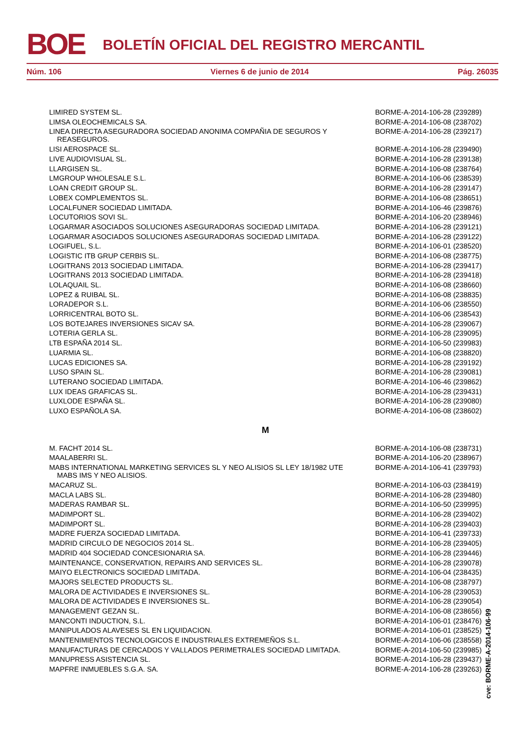BOE
BOLETÍN OFICIAL DEL REGISTRO MERCANTIL
Núm. 106 Viernes 6 de junio de 2014 Pág. 26035
| LIMIRED SYSTEM SL. | BORME-A-2014-106-28 (239289) |
| LIMSA OLEOCHEMICALS SA. | BORME-A-2014-106-08 (238702) |
| LINEA DIRECTA ASEGURADORA SOCIEDAD ANONIMA COMPAÑIA DE SEGUROS Y REASEGUROS. | BORME-A-2014-106-28 (239217) |
| LISI AEROSPACE SL. | BORME-A-2014-106-28 (239490) |
| LIVE AUDIOVISUAL SL. | BORME-A-2014-106-28 (239138) |
| LLARGISEN SL. | BORME-A-2014-106-08 (238764) |
| LMGROUP WHOLESALE S.L. | BORME-A-2014-106-06 (238539) |
| LOAN CREDIT GROUP SL. | BORME-A-2014-106-28 (239147) |
| LOBEX COMPLEMENTOS SL. | BORME-A-2014-106-08 (238651) |
| LOCALFUNER SOCIEDAD LIMITADA. | BORME-A-2014-106-46 (239876) |
| LOCUTORIOS SOVI SL. | BORME-A-2014-106-20 (238946) |
| LOGARMAR ASOCIADOS SOLUCIONES ASEGURADORAS SOCIEDAD LIMITADA. | BORME-A-2014-106-28 (239121) |
| LOGARMAR ASOCIADOS SOLUCIONES ASEGURADORAS SOCIEDAD LIMITADA. | BORME-A-2014-106-28 (239122) |
| LOGIFUEL, S.L. | BORME-A-2014-106-01 (238520) |
| LOGISTIC ITB GRUP CERBIS SL. | BORME-A-2014-106-08 (238775) |
| LOGITRANS 2013 SOCIEDAD LIMITADA. | BORME-A-2014-106-28 (239417) |
| LOGITRANS 2013 SOCIEDAD LIMITADA. | BORME-A-2014-106-28 (239418) |
| LOLAQUAIL SL. | BORME-A-2014-106-08 (238660) |
| LOPEZ & RUIBAL SL. | BORME-A-2014-106-08 (238835) |
| LORADEPOR S.L. | BORME-A-2014-106-06 (238550) |
| LORRICENTRAL BOTO SL. | BORME-A-2014-106-06 (238543) |
| LOS BOTEJARES INVERSIONES SICAV SA. | BORME-A-2014-106-28 (239067) |
| LOTERIA GERLA SL. | BORME-A-2014-106-28 (239095) |
| LTB ESPAÑA 2014 SL. | BORME-A-2014-106-50 (239983) |
| LUARMIA SL. | BORME-A-2014-106-08 (238820) |
| LUCAS EDICIONES SA. | BORME-A-2014-106-28 (239192) |
| LUSO SPAIN SL. | BORME-A-2014-106-28 (239081) |
| LUTERANO SOCIEDAD LIMITADA. | BORME-A-2014-106-46 (239862) |
| LUX IDEAS GRAFICAS SL. | BORME-A-2014-106-28 (239431) |
| LUXLODE ESPAÑA SL. | BORME-A-2014-106-28 (239080) |
| LUXO ESPAÑOLA SA. | BORME-A-2014-106-08 (238602) |
| M | |
| M. FACHT 2014 SL. | BORME-A-2014-106-08 (238731) |
| MAALABERRI SL. | BORME-A-2014-106-20 (238967) |
| MABS INTERNATIONAL MARKETING SERVICES SL Y NEO ALISIOS SL LEY 18/1982 UTE MABS IMS Y NEO ALISIOS. | BORME-A-2014-106-41 (239793) |
| MACARUZ SL. | BORME-A-2014-106-03 (238419) |
| MACLA LABS SL. | BORME-A-2014-106-28 (239480) |
| MADERAS RAMBAR SL. | BORME-A-2014-106-50 (239995) |
| MADIMPORT SL. | BORME-A-2014-106-28 (239402) |
| MADIMPORT SL. | BORME-A-2014-106-28 (239403) |
| MADRE FUERZA SOCIEDAD LIMITADA. | BORME-A-2014-106-41 (239733) |
| MADRID CIRCULO DE NEGOCIOS 2014 SL. | BORME-A-2014-106-28 (239405) |
| MADRID 404 SOCIEDAD CONCESIONARIA SA. | BORME-A-2014-106-28 (239446) |
| MAINTENANCE, CONSERVATION, REPAIRS AND SERVICES SL. | BORME-A-2014-106-28 (239078) |
| MAIYO ELECTRONICS SOCIEDAD LIMITADA. | BORME-A-2014-106-04 (238435) |
| MAJORS SELECTED PRODUCTS SL. | BORME-A-2014-106-08 (238797) |
| MALORA DE ACTIVIDADES E INVERSIONES SL. | BORME-A-2014-106-28 (239053) |
| MALORA DE ACTIVIDADES E INVERSIONES SL. | BORME-A-2014-106-28 (239054) |
| MANAGEMENT GEZAN SL. | BORME-A-2014-106-08 (238656) |
| MANCONTI INDUCTION, S.L. | BORME-A-2014-106-01 (238476) |
| MANIPULADOS ALAVESES SL EN LIQUIDACION. | BORME-A-2014-106-01 (238525) |
| MANTENIMIENTOS TECNOLOGICOS E INDUSTRIALES EXTREMEÑOS S.L. | BORME-A-2014-106-06 (238558) |
| MANUFACTURAS DE CERCADOS Y VALLADOS PERIMETRALES SOCIEDAD LIMITADA. | BORME-A-2014-106-50 (239985) |
| MANUPRESS ASISTENCIA SL. | BORME-A-2014-106-28 (239437) |
| MAPFRE INMUEBLES S.G.A. SA. | BORME-A-2014-106-28 (239263) |
cve: BORME-A-2014-106-99